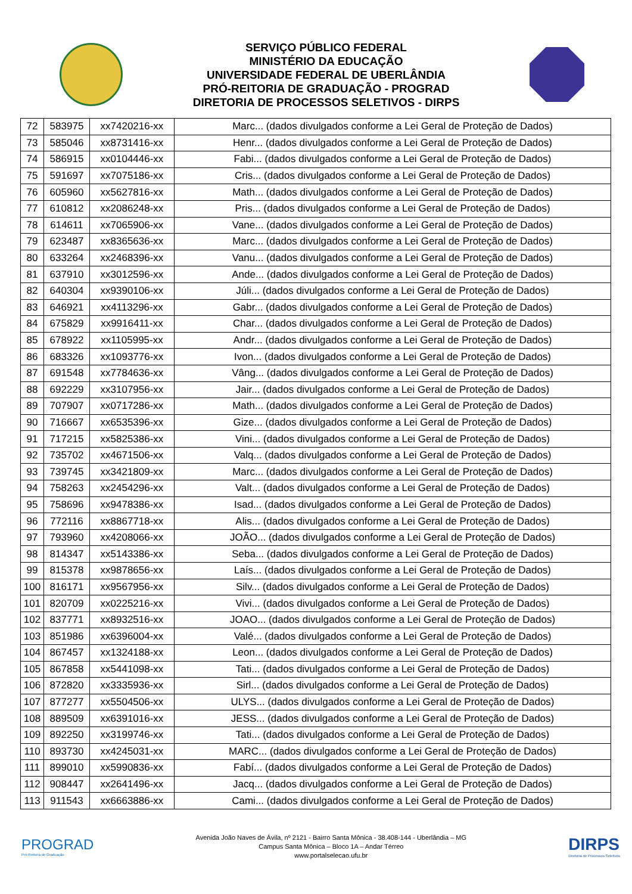SERVIÇO PÚBLICO FEDERAL
MINISTÉRIO DA EDUCAÇÃO
UNIVERSIDADE FEDERAL DE UBERLÂNDIA
PRÓ-REITORIA DE GRADUAÇÃO - PROGRAD
DIRETORIA DE PROCESSOS SELETIVOS - DIRPS
| 72 | 583975 | xx7420216-xx | Marc... (dados divulgados conforme a Lei Geral de Proteção de Dados) |
| 73 | 585046 | xx8731416-xx | Henr... (dados divulgados conforme a Lei Geral de Proteção de Dados) |
| 74 | 586915 | xx0104446-xx | Fabi... (dados divulgados conforme a Lei Geral de Proteção de Dados) |
| 75 | 591697 | xx7075186-xx | Cris... (dados divulgados conforme a Lei Geral de Proteção de Dados) |
| 76 | 605960 | xx5627816-xx | Math... (dados divulgados conforme a Lei Geral de Proteção de Dados) |
| 77 | 610812 | xx2086248-xx | Pris... (dados divulgados conforme a Lei Geral de Proteção de Dados) |
| 78 | 614611 | xx7065906-xx | Vane... (dados divulgados conforme a Lei Geral de Proteção de Dados) |
| 79 | 623487 | xx8365636-xx | Marc... (dados divulgados conforme a Lei Geral de Proteção de Dados) |
| 80 | 633264 | xx2468396-xx | Vanu... (dados divulgados conforme a Lei Geral de Proteção de Dados) |
| 81 | 637910 | xx3012596-xx | Ande... (dados divulgados conforme a Lei Geral de Proteção de Dados) |
| 82 | 640304 | xx9390106-xx | Júli... (dados divulgados conforme a Lei Geral de Proteção de Dados) |
| 83 | 646921 | xx4113296-xx | Gabr... (dados divulgados conforme a Lei Geral de Proteção de Dados) |
| 84 | 675829 | xx9916411-xx | Char... (dados divulgados conforme a Lei Geral de Proteção de Dados) |
| 85 | 678922 | xx1105995-xx | Andr... (dados divulgados conforme a Lei Geral de Proteção de Dados) |
| 86 | 683326 | xx1093776-xx | Ivon... (dados divulgados conforme a Lei Geral de Proteção de Dados) |
| 87 | 691548 | xx7784636-xx | Vâng... (dados divulgados conforme a Lei Geral de Proteção de Dados) |
| 88 | 692229 | xx3107956-xx | Jair... (dados divulgados conforme a Lei Geral de Proteção de Dados) |
| 89 | 707907 | xx0717286-xx | Math... (dados divulgados conforme a Lei Geral de Proteção de Dados) |
| 90 | 716667 | xx6535396-xx | Gize... (dados divulgados conforme a Lei Geral de Proteção de Dados) |
| 91 | 717215 | xx5825386-xx | Vini... (dados divulgados conforme a Lei Geral de Proteção de Dados) |
| 92 | 735702 | xx4671506-xx | Valq... (dados divulgados conforme a Lei Geral de Proteção de Dados) |
| 93 | 739745 | xx3421809-xx | Marc... (dados divulgados conforme a Lei Geral de Proteção de Dados) |
| 94 | 758263 | xx2454296-xx | Valt... (dados divulgados conforme a Lei Geral de Proteção de Dados) |
| 95 | 758696 | xx9478386-xx | Isad... (dados divulgados conforme a Lei Geral de Proteção de Dados) |
| 96 | 772116 | xx8867718-xx | Alis... (dados divulgados conforme a Lei Geral de Proteção de Dados) |
| 97 | 793960 | xx4208066-xx | JOÃO... (dados divulgados conforme a Lei Geral de Proteção de Dados) |
| 98 | 814347 | xx5143386-xx | Seba... (dados divulgados conforme a Lei Geral de Proteção de Dados) |
| 99 | 815378 | xx9878656-xx | Laís... (dados divulgados conforme a Lei Geral de Proteção de Dados) |
| 100 | 816171 | xx9567956-xx | Silv... (dados divulgados conforme a Lei Geral de Proteção de Dados) |
| 101 | 820709 | xx0225216-xx | Vivi... (dados divulgados conforme a Lei Geral de Proteção de Dados) |
| 102 | 837771 | xx8932516-xx | JOAO... (dados divulgados conforme a Lei Geral de Proteção de Dados) |
| 103 | 851986 | xx6396004-xx | Valé... (dados divulgados conforme a Lei Geral de Proteção de Dados) |
| 104 | 867457 | xx1324188-xx | Leon... (dados divulgados conforme a Lei Geral de Proteção de Dados) |
| 105 | 867858 | xx5441098-xx | Tati... (dados divulgados conforme a Lei Geral de Proteção de Dados) |
| 106 | 872820 | xx3335936-xx | Sirl... (dados divulgados conforme a Lei Geral de Proteção de Dados) |
| 107 | 877277 | xx5504506-xx | ULYS... (dados divulgados conforme a Lei Geral de Proteção de Dados) |
| 108 | 889509 | xx6391016-xx | JESS... (dados divulgados conforme a Lei Geral de Proteção de Dados) |
| 109 | 892250 | xx3199746-xx | Tati... (dados divulgados conforme a Lei Geral de Proteção de Dados) |
| 110 | 893730 | xx4245031-xx | MARC... (dados divulgados conforme a Lei Geral de Proteção de Dados) |
| 111 | 899010 | xx5990836-xx | Fabí... (dados divulgados conforme a Lei Geral de Proteção de Dados) |
| 112 | 908447 | xx2641496-xx | Jacq... (dados divulgados conforme a Lei Geral de Proteção de Dados) |
| 113 | 911543 | xx6663886-xx | Cami... (dados divulgados conforme a Lei Geral de Proteção de Dados) |
PROGRAD
Pró-Reitoria de Graduação
Avenida João Naves de Ávila, nº 2121 - Bairro Santa Mônica - 38.408-144 - Uberlândia – MG
Campus Santa Mônica – Bloco 1A – Andar Térreo
www.portalselecao.ufu.br
DIRPS
Diretoria de Processos Seletivos